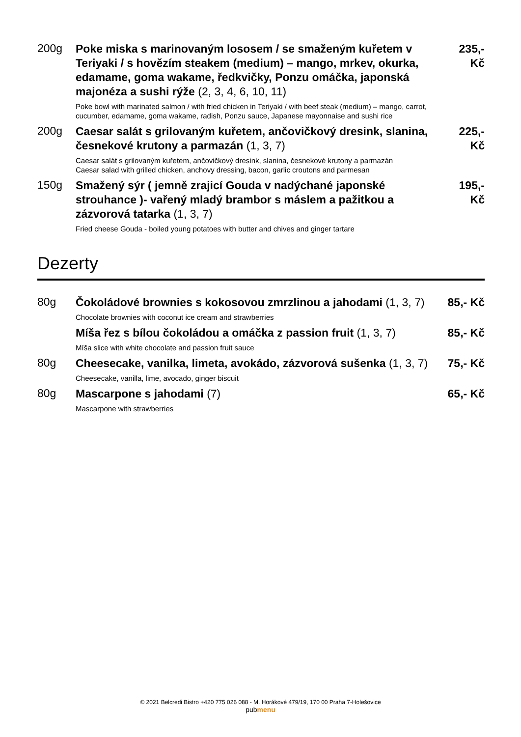200g
Poke miska s marinovaným lososem / se smaženým kuřetem v Teriyaki / s hovězím steakem (medium) – mango, mrkev, okurka, edamame, goma wakame, ředkvičky, Ponzu omáčka, japonská majonéza a sushi rýže (2, 3, 4, 6, 10, 11)
Poke bowl with marinated salmon / with fried chicken in Teriyaki / with beef steak (medium) – mango, carrot, cucumber, edamame, goma wakame, radish, Ponzu sauce, Japanese mayonnaise and sushi rice
235,-
Kč
200g
Caesar salát s grilovaným kuřetem, ančovičkový dresink, slanina, česnekové krutony a parmazán (1, 3, 7)
Caesar salát s grilovaným kuřetem, ančovičkový dresink, slanina, česnekové krutony a parmazán
Caesar salad with grilled chicken, anchovy dressing, bacon, garlic croutons and parmesan
225,-
Kč
150g
Smažený sýr ( jemně zrajicí Gouda v nadýchané japonské strouhance )- vařený mladý brambor s máslem a pažitkou a zázvorová tatarka (1, 3, 7)
Fried cheese Gouda - boiled young potatoes with butter and chives and ginger tartare
195,-
Kč
Dezerty
80g
Čokoládové brownies s kokosovou zmrzlinou a jahodami (1, 3, 7)
Chocolate brownies with coconut ice cream and strawberries
85,- Kč
Míša řez s bílou čokoládou a omáčka z passion fruit (1, 3, 7)
Míša slice with white chocolate and passion fruit sauce
85,- Kč
80g
Cheesecake, vanilka, limeta, avokádo, zázvorová sušenka (1, 3, 7)
Cheesecake, vanilla, lime, avocado, ginger biscuit
75,- Kč
80g
Mascarpone s jahodami (7)
Mascarpone with strawberries
65,- Kč
© 2021 Belcredi Bistro +420 775 026 088 - M. Horákové 479/19, 170 00 Praha 7-Holešovice
pubmenu